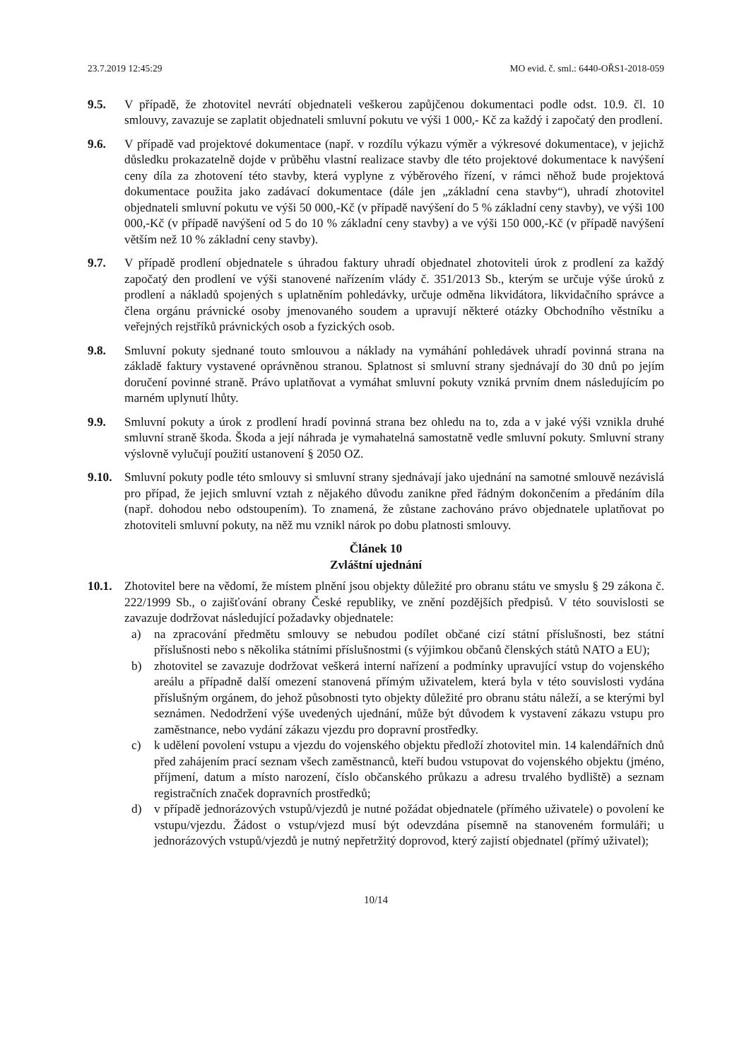23.7.2019 12:45:29 MO evid. č. sml.: 6440-OŘS1-2018-059
9.5. V případě, že zhotovitel nevrátí objednateli veškerou zapůjčenou dokumentaci podle odst. 10.9. čl. 10 smlouvy, zavazuje se zaplatit objednateli smluvní pokutu ve výši 1 000,- Kč za každý i započatý den prodlení.
9.6. V případě vad projektové dokumentace (např. v rozdílu výkazu výměr a výkresové dokumentace), v jejichž důsledku prokazatelně dojde v průběhu vlastní realizace stavby dle této projektové dokumentace k navýšení ceny díla za zhotovení této stavby, která vyplyne z výběrového řízení, v rámci něhož bude projektová dokumentace použita jako zadávací dokumentace (dále jen „základní cena stavby“), uhradí zhotovitel objednateli smluvní pokutu ve výši 50 000,-Kč (v případě navýšení do 5 % základní ceny stavby), ve výši 100 000,-Kč (v případě navýšení od 5 do 10 % základní ceny stavby) a ve výši 150 000,-Kč (v případě navýšení větším než 10 % základní ceny stavby).
9.7. V případě prodlení objednatele s úhradou faktury uhradí objednatel zhotoviteli úrok z prodlení za každý započatý den prodlení ve výši stanovené nařízením vlády č. 351/2013 Sb., kterým se určuje výše úroků z prodlení a nákladů spojených s uplatněním pohledávky, určuje odměna likvidátora, likvidačního správce a člena orgánu právnické osoby jmenovaného soudem a upravují některé otázky Obchodního věstníku a veřejných rejstříků právnických osob a fyzických osob.
9.8. Smluvní pokuty sjednané touto smlouvou a náklady na vymáhání pohledávek uhradí povinná strana na základě faktury vystavené oprávněnou stranou. Splatnost si smluvní strany sjednávají do 30 dnů po jejím doručení povinné straně. Právo uplatňovat a vymáhat smluvní pokuty vzniká prvním dnem následujícím po marném uplynutí lhůty.
9.9. Smluvní pokuty a úrok z prodlení hradí povinná strana bez ohledu na to, zda a v jaké výši vznikla druhé smluvní straně škoda. Škoda a její náhrada je vymahatelná samostatně vedle smluvní pokuty. Smluvní strany výslovně vylučují použití ustanovení § 2050 OZ.
9.10. Smluvní pokuty podle této smlouvy si smluvní strany sjednávají jako ujednání na samotné smlouvě nezávislá pro případ, že jejich smluvní vztah z nějakého důvodu zanikne před řádným dokončením a předáním díla (např. dohodou nebo odstoupením). To znamená, že zůstane zachováno právo objednatele uplatňovat po zhotoviteli smluvní pokuty, na něž mu vznikl nárok po dobu platnosti smlouvy.
Článek 10
Zvláštní ujednání
10.1. Zhotovitel bere na vědomí, že místem plnění jsou objekty důležité pro obranu státu ve smyslu § 29 zákona č. 222/1999 Sb., o zajišťování obrany České republiky, ve znění pozdějších předpisů. V této souvislosti se zavazuje dodržovat následující požadavky objednatele:
a) na zpracování předmětu smlouvy se nebudou podílet občané cizí státní příslušnosti, bez státní příslušnosti nebo s několika státními příslušnostmi (s výjimkou občanů členských států NATO a EU);
b) zhotovitel se zavazuje dodržovat veškerá interní nařízení a podmínky upravující vstup do vojenského areálu a případně další omezení stanovená přímým uživatelem, která byla v této souvislosti vydána příslušným orgánem, do jehož působnosti tyto objekty důležité pro obranu státu náleží, a se kterými byl seznámen. Nedodržení výše uvedených ujednání, může být důvodem k vystavení zákazu vstupu pro zaměstnance, nebo vydání zákazu vjezdu pro dopravní prostředky.
c) k udělení povolení vstupu a vjezdu do vojenského objektu předloží zhotovitel min. 14 kalendářních dnů před zahájením prací seznam všech zaměstnanců, kteří budou vstupovat do vojenského objektu (jméno, příjmení, datum a místo narození, číslo občanského průkazu a adresu trvalého bydliště) a seznam registračních značek dopravních prostředků;
d) v případě jednorázových vstupů/vjezdů je nutné požádat objednatele (přímého uživatele) o povolení ke vstupu/vjezdu. Žádost o vstup/vjezd musí být odevzdána písemně na stanoveném formuláři; u jednorázových vstupů/vjezdů je nutný nepřetržitý doprovod, který zajistí objednatel (přímý uživatel);
10/14